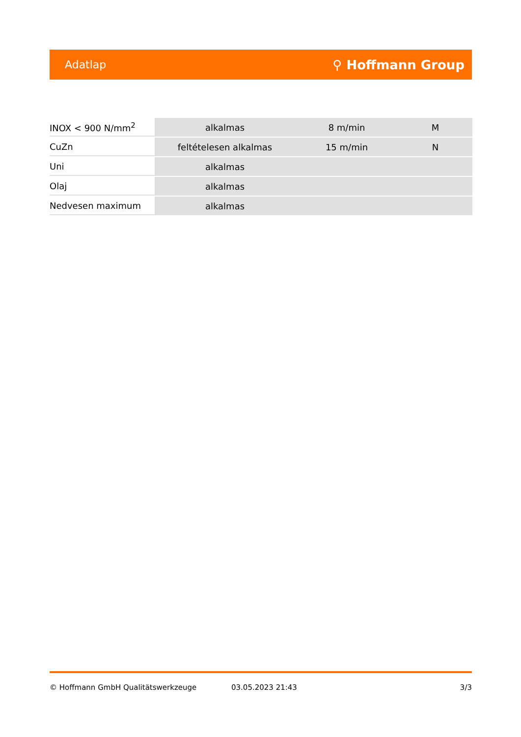Adatlap ⚲ Hoffmann Group
| INOX < 900 N/mm<sup>2</sup> | alkalmas | 8 m/min | M |
| CuZn | feltételesen alkalmas | 15 m/min | N |
| Uni | alkalmas | | |
| Olaj | alkalmas | | |
| Nedvesen maximum | alkalmas | | |
© Hoffmann GmbH Qualitätswerkzeuge 03.05.2023 21:43 3/3